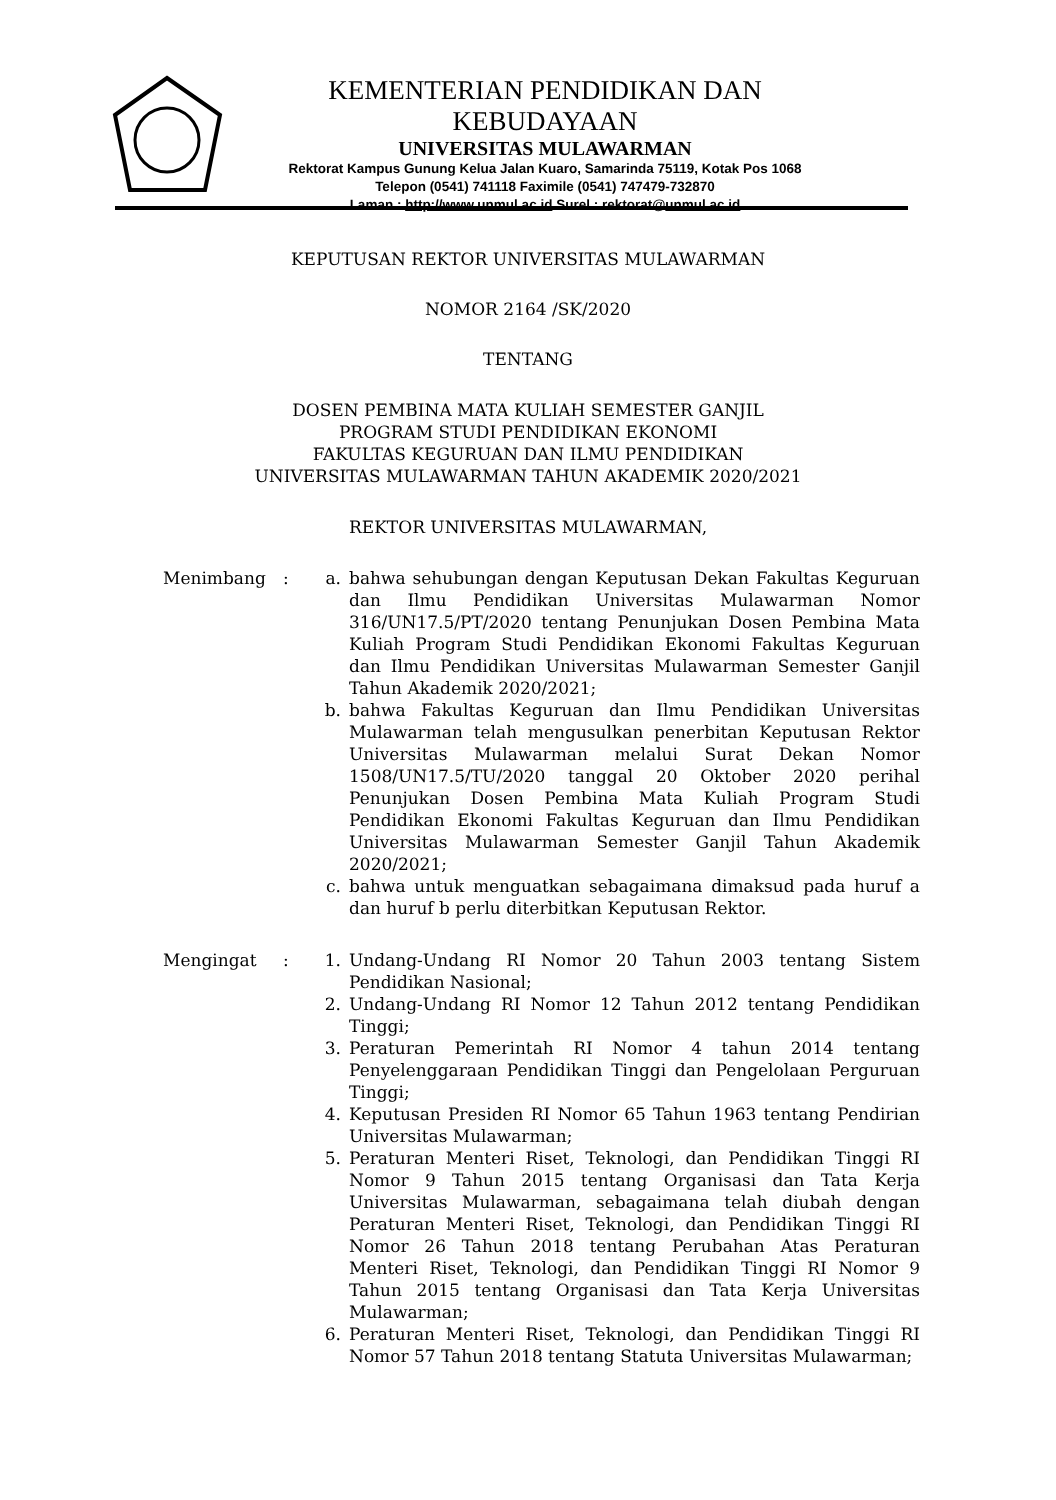KEMENTERIAN PENDIDIKAN DAN KEBUDAYAAN
UNIVERSITAS MULAWARMAN
Rektorat Kampus Gunung Kelua Jalan Kuaro, Samarinda 75119, Kotak Pos 1068
Telepon (0541) 741118 Faximile (0541) 747479-732870
Laman : http://www.unmul.ac.id Surel : rektorat@unmul.ac.id
KEPUTUSAN REKTOR UNIVERSITAS MULAWARMAN
NOMOR 2164 /SK/2020
TENTANG
DOSEN PEMBINA MATA KULIAH SEMESTER GANJIL
PROGRAM STUDI PENDIDIKAN EKONOMI
FAKULTAS KEGURUAN DAN ILMU PENDIDIKAN
UNIVERSITAS MULAWARMAN TAHUN AKADEMIK 2020/2021
REKTOR UNIVERSITAS MULAWARMAN,
Menimbang : a. bahwa sehubungan dengan Keputusan Dekan Fakultas Keguruan dan Ilmu Pendidikan Universitas Mulawarman Nomor 316/UN17.5/PT/2020 tentang Penunjukan Dosen Pembina Mata Kuliah Program Studi Pendidikan Ekonomi Fakultas Keguruan dan Ilmu Pendidikan Universitas Mulawarman Semester Ganjil Tahun Akademik 2020/2021;
b. bahwa Fakultas Keguruan dan Ilmu Pendidikan Universitas Mulawarman telah mengusulkan penerbitan Keputusan Rektor Universitas Mulawarman melalui Surat Dekan Nomor 1508/UN17.5/TU/2020 tanggal 20 Oktober 2020 perihal Penunjukan Dosen Pembina Mata Kuliah Program Studi Pendidikan Ekonomi Fakultas Keguruan dan Ilmu Pendidikan Universitas Mulawarman Semester Ganjil Tahun Akademik 2020/2021;
c. bahwa untuk menguatkan sebagaimana dimaksud pada huruf a dan huruf b perlu diterbitkan Keputusan Rektor.
Mengingat : 1. Undang-Undang RI Nomor 20 Tahun 2003 tentang Sistem Pendidikan Nasional;
2. Undang-Undang RI Nomor 12 Tahun 2012 tentang Pendidikan Tinggi;
3. Peraturan Pemerintah RI Nomor 4 tahun 2014 tentang Penyelenggaraan Pendidikan Tinggi dan Pengelolaan Perguruan Tinggi;
4. Keputusan Presiden RI Nomor 65 Tahun 1963 tentang Pendirian Universitas Mulawarman;
5. Peraturan Menteri Riset, Teknologi, dan Pendidikan Tinggi RI Nomor 9 Tahun 2015 tentang Organisasi dan Tata Kerja Universitas Mulawarman, sebagaimana telah diubah dengan Peraturan Menteri Riset, Teknologi, dan Pendidikan Tinggi RI Nomor 26 Tahun 2018 tentang Perubahan Atas Peraturan Menteri Riset, Teknologi, dan Pendidikan Tinggi RI Nomor 9 Tahun 2015 tentang Organisasi dan Tata Kerja Universitas Mulawarman;
6. Peraturan Menteri Riset, Teknologi, dan Pendidikan Tinggi RI Nomor 57 Tahun 2018 tentang Statuta Universitas Mulawarman;